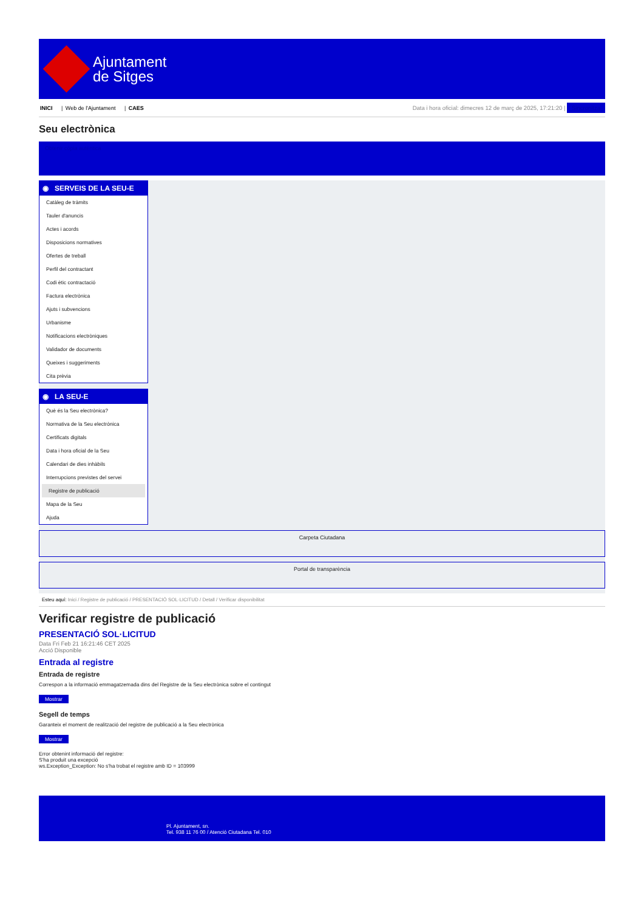Ajuntament
de Sitges
INICI | Web de l'Ajuntament | CAES
Data i hora oficial: dimecres 12 de març de 2025, 17:21:20 | Sincronitza
Seu electrònica
Obtenir còpia autèntica
◉ SERVEIS DE LA SEU-E
Catàleg de tràmits
Tauler d'anuncis
Actes i acords
Disposicions normatives
Ofertes de treball
Perfil del contractant
Codi ètic contractació
Factura electrònica
Ajuts i subvencions
Urbanisme
Notificacions electròniques
Validador de documents
Queixes i suggeriments
Cita prèvia
◉ LA SEU-E
Què és la Seu electrònica?
Normativa de la Seu electrònica
Certificats digitals
Data i hora oficial de la Seu
Calendari de dies inhàbils
Interrupcions previstes del servei
Registre de publicació
Mapa de la Seu
Ajuda
Carpeta Ciutadana
Portal de transparència
Esteu aquí: Inici / Registre de publicació / PRESENTACIÓ SOL·LICITUD / Detall / Verificar disponibilitat
Verificar registre de publicació
PRESENTACIÓ SOL·LICITUD
Data Fri Feb 21 16:21:46 CET 2025
Acció Disponible
Entrada al registre
Entrada de registre
Correspon a la informació emmagatzemada dins del Registre de la Seu electrònica sobre el contingut
Mostrar
Segell de temps
Garanteix el moment de realització del registre de publicació a la Seu electrònica
Mostrar
Error obtenint informació del registre:
S'ha produit una excepció
ws.Exception_Exception: No s'ha trobat el registre amb ID = 103999
Pl. Ajuntament, sn.
Tel. 938 11 76 00 / Atenció Ciutadana Tel. 010